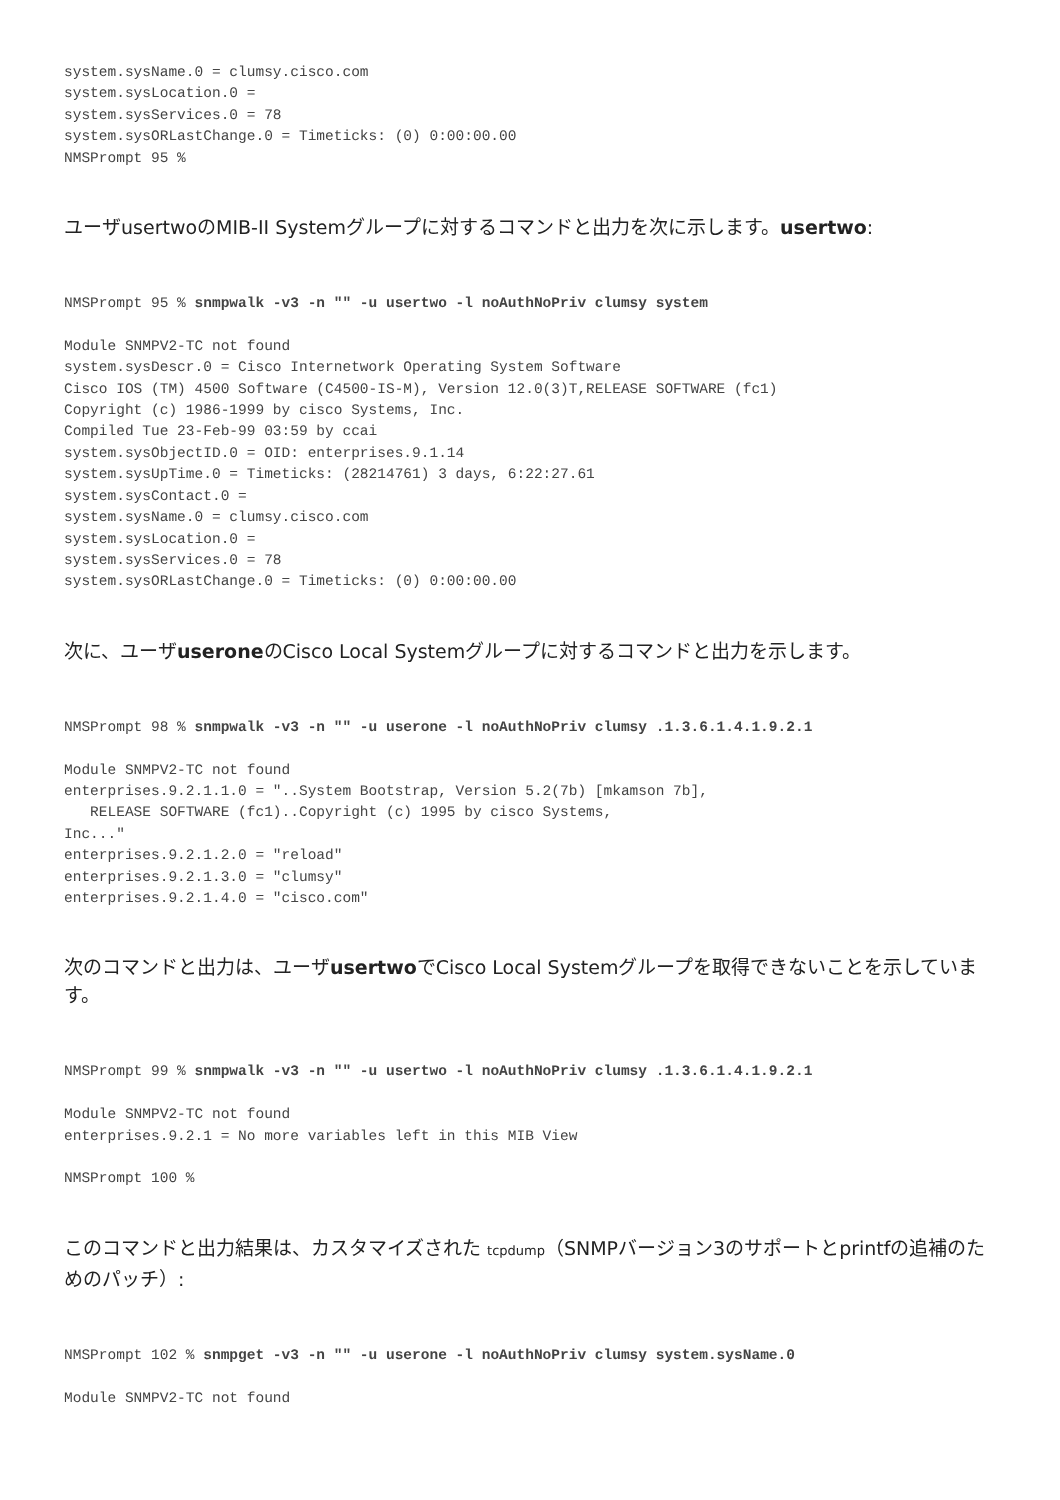system.sysName.0 = clumsy.cisco.com
system.sysLocation.0 =
system.sysServices.0 = 78
system.sysORLastChange.0 = Timeticks: (0) 0:00:00.00
NMSPrompt 95 %
ユーザusertwoのMIB-II Systemグループに対するコマンドと出力を次に示します。usertwo:
NMSPrompt 95 % snmpwalk -v3 -n "" -u usertwo -l noAuthNoPriv clumsy system

Module SNMPV2-TC not found
system.sysDescr.0 = Cisco Internetwork Operating System Software
Cisco IOS (TM) 4500 Software (C4500-IS-M), Version 12.0(3)T,RELEASE SOFTWARE (fc1)
Copyright (c) 1986-1999 by cisco Systems, Inc.
Compiled Tue 23-Feb-99 03:59 by ccai
system.sysObjectID.0 = OID: enterprises.9.1.14
system.sysUpTime.0 = Timeticks: (28214761) 3 days, 6:22:27.61
system.sysContact.0 =
system.sysName.0 = clumsy.cisco.com
system.sysLocation.0 =
system.sysServices.0 = 78
system.sysORLastChange.0 = Timeticks: (0) 0:00:00.00
次に、ユーザuseroneのCisco Local Systemグループに対するコマンドと出力を示します。
NMSPrompt 98 % snmpwalk -v3 -n "" -u userone -l noAuthNoPriv clumsy .1.3.6.1.4.1.9.2.1

Module SNMPV2-TC not found
enterprises.9.2.1.1.0 = "..System Bootstrap, Version 5.2(7b) [mkamson 7b],
   RELEASE SOFTWARE (fc1)..Copyright (c) 1995 by cisco Systems,
Inc..."
enterprises.9.2.1.2.0 = "reload"
enterprises.9.2.1.3.0 = "clumsy"
enterprises.9.2.1.4.0 = "cisco.com"
次のコマンドと出力は、ユーザusertwoでCisco Local Systemグループを取得できないことを示しています。
NMSPrompt 99 % snmpwalk -v3 -n "" -u usertwo -l noAuthNoPriv clumsy .1.3.6.1.4.1.9.2.1

Module SNMPV2-TC not found
enterprises.9.2.1 = No more variables left in this MIB View

NMSPrompt 100 %
このコマンドと出力結果は、カスタマイズされた tcpdump（SNMPバージョン3のサポートとprintfの追補のためのパッチ）:
NMSPrompt 102 % snmpget -v3 -n "" -u userone -l noAuthNoPriv clumsy system.sysName.0

Module SNMPV2-TC not found